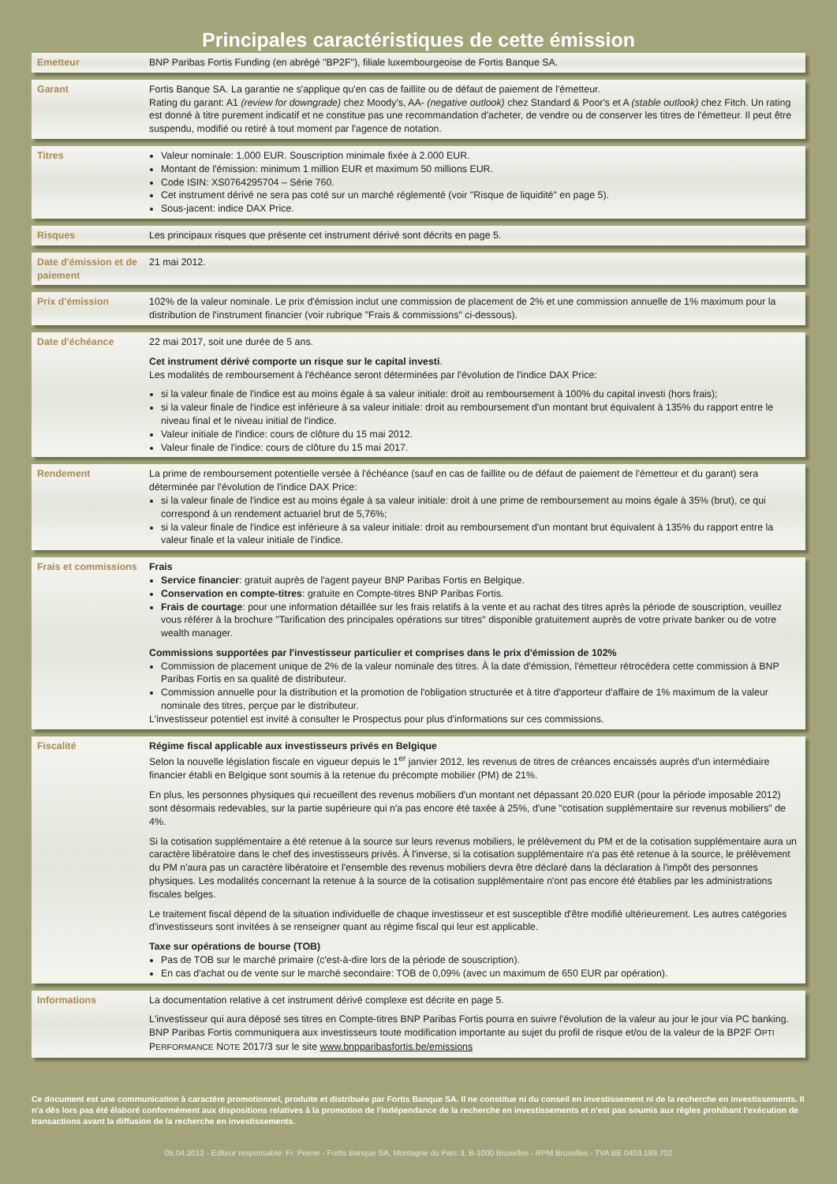Principales caractéristiques de cette émission
Emetteur BNP Paribas Fortis Funding (en abrégé "BP2F"), filiale luxembourgeoise de Fortis Banque SA.
Garant Fortis Banque SA. La garantie ne s'applique qu'en cas de faillite ou de défaut de paiement de l'émetteur.
Rating du garant: A1 (review for downgrade) chez Moody's, AA- (negative outlook) chez Standard & Poor's et A (stable outlook) chez Fitch. Un rating est donné à titre purement indicatif et ne constitue pas une recommandation d'acheter, de vendre ou de conserver les titres de l'émetteur. Il peut être suspendu, modifié ou retiré à tout moment par l'agence de notation.
Titres Valeur nominale: 1.000 EUR. Souscription minimale fixée à 2.000 EUR.
Montant de l'émission: minimum 1 million EUR et maximum 50 millions EUR.
Code ISIN: XS0764295704 – Série 760.
Cet instrument dérivé ne sera pas coté sur un marché réglementé (voir "Risque de liquidité" en page 5).
Sous-jacent: indice DAX Price.
Risques Les principaux risques que présente cet instrument dérivé sont décrits en page 5.
Date d'émission et de paiement
21 mai 2012.
Prix d'émission 102% de la valeur nominale. Le prix d'émission inclut une commission de placement de 2% et une commission annuelle de 1% maximum pour la distribution de l'instrument financier (voir rubrique "Frais & commissions" ci-dessous).
Date d'échéance 22 mai 2017, soit une durée de 5 ans.
Cet instrument dérivé comporte un risque sur le capital investi.
Les modalités de remboursement à l'échéance seront déterminées par l'évolution de l'indice DAX Price:
si la valeur finale de l'indice est au moins égale à sa valeur initiale: droit au remboursement à 100% du capital investi (hors frais);
si la valeur finale de l'indice est inférieure à sa valeur initiale: droit au remboursement d'un montant brut équivalent à 135% du rapport entre le niveau final et le niveau initial de l'indice.
Valeur initiale de l'indice: cours de clôture du 15 mai 2012.
Valeur finale de l'indice: cours de clôture du 15 mai 2017.
Rendement La prime de remboursement potentielle versée à l'échéance (sauf en cas de faillite ou de défaut de paiement de l'émetteur et du garant) sera déterminée par l'évolution de l'indice DAX Price:
si la valeur finale de l'indice est au moins égale à sa valeur initiale: droit à une prime de remboursement au moins égale à 35% (brut), ce qui correspond à un rendement actuariel brut de 5,76%;
si la valeur finale de l'indice est inférieure à sa valeur initiale: droit au remboursement d'un montant brut équivalent à 135% du rapport entre la valeur finale et la valeur initiale de l'indice.
Frais et commissions
Frais
Service financier: gratuit auprès de l'agent payeur BNP Paribas Fortis en Belgique.
Conservation en compte-titres: gratuite en Compte-titres BNP Paribas Fortis.
Frais de courtage: pour une information détaillée sur les frais relatifs à la vente et au rachat des titres après la période de souscription, veuillez vous référer à la brochure "Tarification des principales opérations sur titres" disponible gratuitement auprès de votre private banker ou de votre wealth manager.
Commissions supportées par l'investisseur particulier et comprises dans le prix d'émission de 102%
Commission de placement unique de 2% de la valeur nominale des titres. À la date d'émission, l'émetteur rétrocédera cette commission à BNP Paribas Fortis en sa qualité de distributeur.
Commission annuelle pour la distribution et la promotion de l'obligation structurée et à titre d'apporteur d'affaire de 1% maximum de la valeur nominale des titres, perçue par le distributeur.
L'investisseur potentiel est invité à consulter le Prospectus pour plus d'informations sur ces commissions.
Fiscalité Régime fiscal applicable aux investisseurs privés en Belgique
Selon la nouvelle législation fiscale en vigueur depuis le 1<sup>er</sup> janvier 2012, les revenus de titres de créances encaissés auprès d'un intermédiaire financier établi en Belgique sont soumis à la retenue du précompte mobilier (PM) de 21%.
En plus, les personnes physiques qui recueillent des revenus mobiliers d'un montant net dépassant 20.020 EUR (pour la période imposable 2012) sont désormais redevables, sur la partie supérieure qui n'a pas encore été taxée à 25%, d'une "cotisation supplémentaire sur revenus mobiliers" de 4%.
Si la cotisation supplémentaire a été retenue à la source sur leurs revenus mobiliers, le prélèvement du PM et de la cotisation supplémentaire aura un caractère libératoire dans le chef des investisseurs privés. À l'inverse, si la cotisation supplémentaire n'a pas été retenue à la source, le prélèvement du PM n'aura pas un caractère libératoire et l'ensemble des revenus mobiliers devra être déclaré dans la déclaration à l'impôt des personnes physiques. Les modalités concernant la retenue à la source de la cotisation supplémentaire n'ont pas encore été établies par les administrations fiscales belges.
Le traitement fiscal dépend de la situation individuelle de chaque investisseur et est susceptible d'être modifié ultérieurement. Les autres catégories d'investisseurs sont invitées à se renseigner quant au régime fiscal qui leur est applicable.
Taxe sur opérations de bourse (TOB)
Pas de TOB sur le marché primaire (c'est-à-dire lors de la période de souscription).
En cas d'achat ou de vente sur le marché secondaire: TOB de 0,09% (avec un maximum de 650 EUR par opération).
Informations La documentation relative à cet instrument dérivé complexe est décrite en page 5.
L'investisseur qui aura déposé ses titres en Compte-titres BNP Paribas Fortis pourra en suivre l'évolution de la valeur au jour le jour via PC banking. BNP Paribas Fortis communiquera aux investisseurs toute modification importante au sujet du profil de risque et/ou de la valeur de la BP2F OPTI PERFORMANCE NOTE 2017/3 sur le site www.bnpparibasfortis.be/emissions
Ce document est une communication à caractère promotionnel, produite et distribuée par Fortis Banque SA. Il ne constitue ni du conseil en investissement ni de la recherche en investissements. Il n'a dès lors pas été élaboré conformément aux dispositions relatives à la promotion de l'indépendance de la recherche en investissements et n'est pas soumis aux règles prohibant l'exécution de transactions avant la diffusion de la recherche en investissements.
05.04.2012 - Editeur responsable: Fr. Peene - Fortis Banque SA, Montagne du Parc 3, B-1000 Bruxelles - RPM Bruxelles - TVA BE 0403.199.702